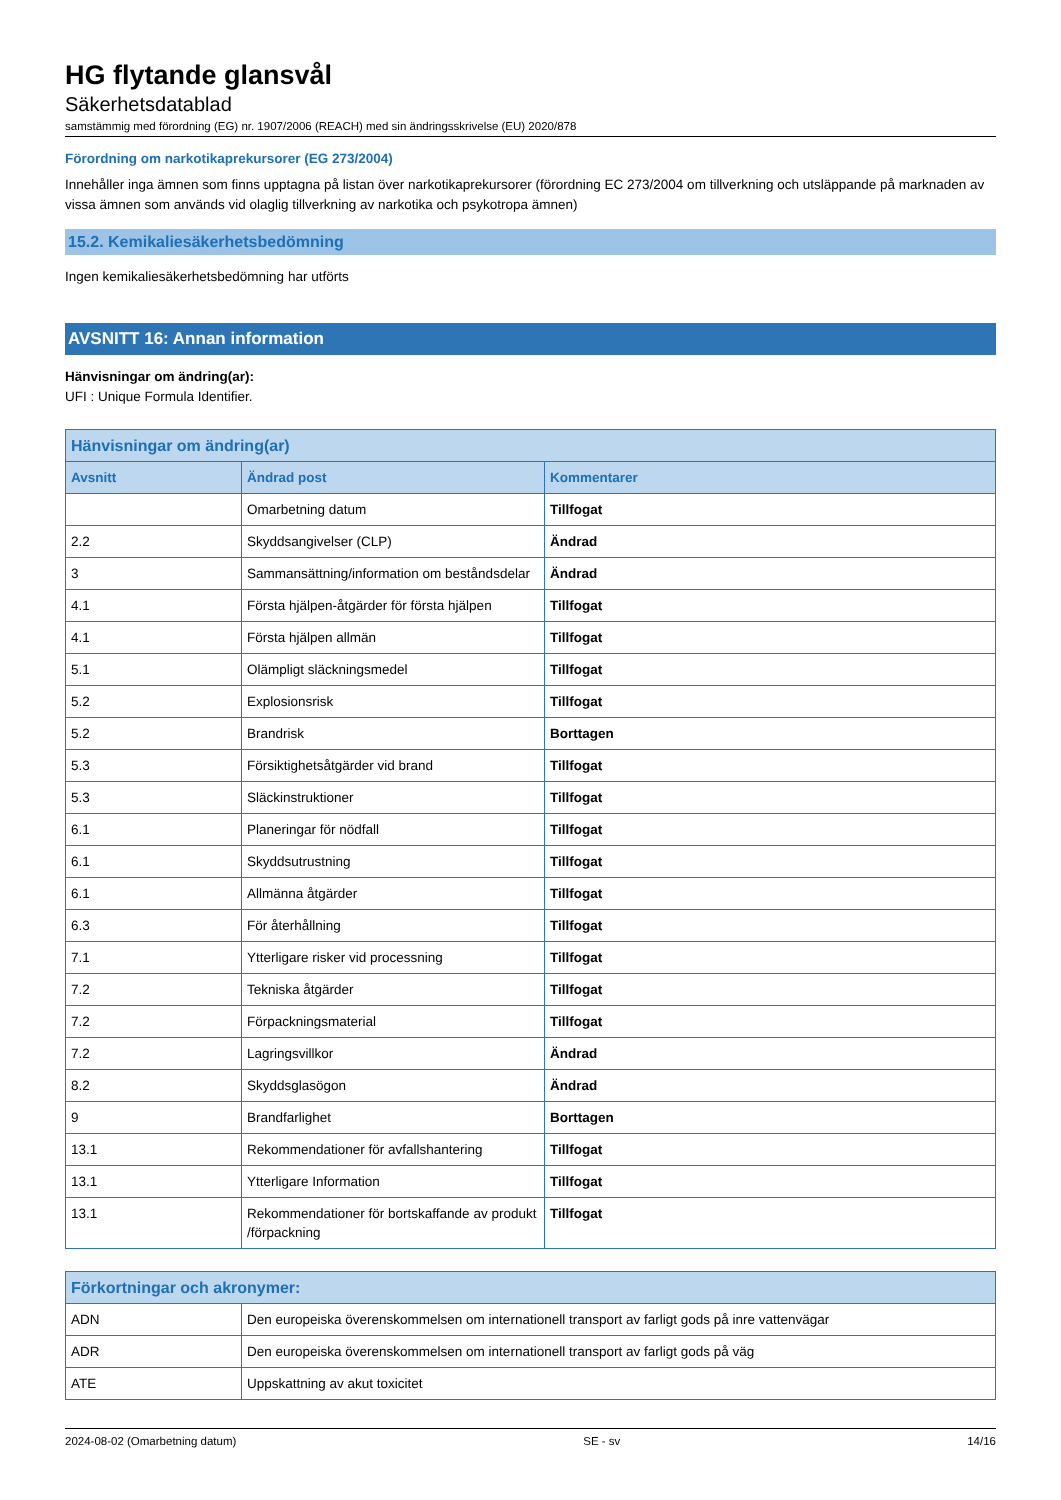HG flytande glansvål
Säkerhetsdatablad
samstämmig med förordning (EG) nr. 1907/2006 (REACH) med sin ändringsskrivelse (EU) 2020/878
Förordning om narkotikaprekursorer (EG 273/2004)
Innehåller inga ämnen som finns upptagna på listan över narkotikaprekursorer (förordning EC 273/2004 om tillverkning och utsläppande på marknaden av vissa ämnen som används vid olaglig tillverkning av narkotika och psykotropa ämnen)
15.2. Kemikaliesäkerhetsbedömning
Ingen kemikaliesäkerhetsbedömning har utförts
AVSNITT 16: Annan information
Hänvisningar om ändring(ar):
UFI : Unique Formula Identifier.
| Hänvisningar om ändring(ar) | | |
| --- | --- | --- |
| Avsnitt | Ändrad post | Kommentarer |
| | Omarbetning datum | Tillfogat |
| 2.2 | Skyddsangivelser (CLP) | Ändrad |
| 3 | Sammansättning/information om beståndsdelar | Ändrad |
| 4.1 | Första hjälpen-åtgärder för första hjälpen | Tillfogat |
| 4.1 | Första hjälpen allmän | Tillfogat |
| 5.1 | Olämpligt släckningsmedel | Tillfogat |
| 5.2 | Explosionsrisk | Tillfogat |
| 5.2 | Brandrisk | Borttagen |
| 5.3 | Försiktighetsåtgärder vid brand | Tillfogat |
| 5.3 | Släckinstruktioner | Tillfogat |
| 6.1 | Planeringar för nödfall | Tillfogat |
| 6.1 | Skyddsutrustning | Tillfogat |
| 6.1 | Allmänna åtgärder | Tillfogat |
| 6.3 | För återhållning | Tillfogat |
| 7.1 | Ytterligare risker vid processning | Tillfogat |
| 7.2 | Tekniska åtgärder | Tillfogat |
| 7.2 | Förpackningsmaterial | Tillfogat |
| 7.2 | Lagringsvillkor | Ändrad |
| 8.2 | Skyddsglasögon | Ändrad |
| 9 | Brandfarlighet | Borttagen |
| 13.1 | Rekommendationer för avfallshantering | Tillfogat |
| 13.1 | Ytterligare Information | Tillfogat |
| 13.1 | Rekommendationer för bortskaffande av produkt /förpackning | Tillfogat |
| Förkortningar och akronymer: | |
| --- | --- |
| ADN | Den europeiska överenskommelsen om internationell transport av farligt gods på inre vattenvägar |
| ADR | Den europeiska överenskommelsen om internationell transport av farligt gods på väg |
| ATE | Uppskattning av akut toxicitet |
2024-08-02 (Omarbetning datum) SE - sv 14/16